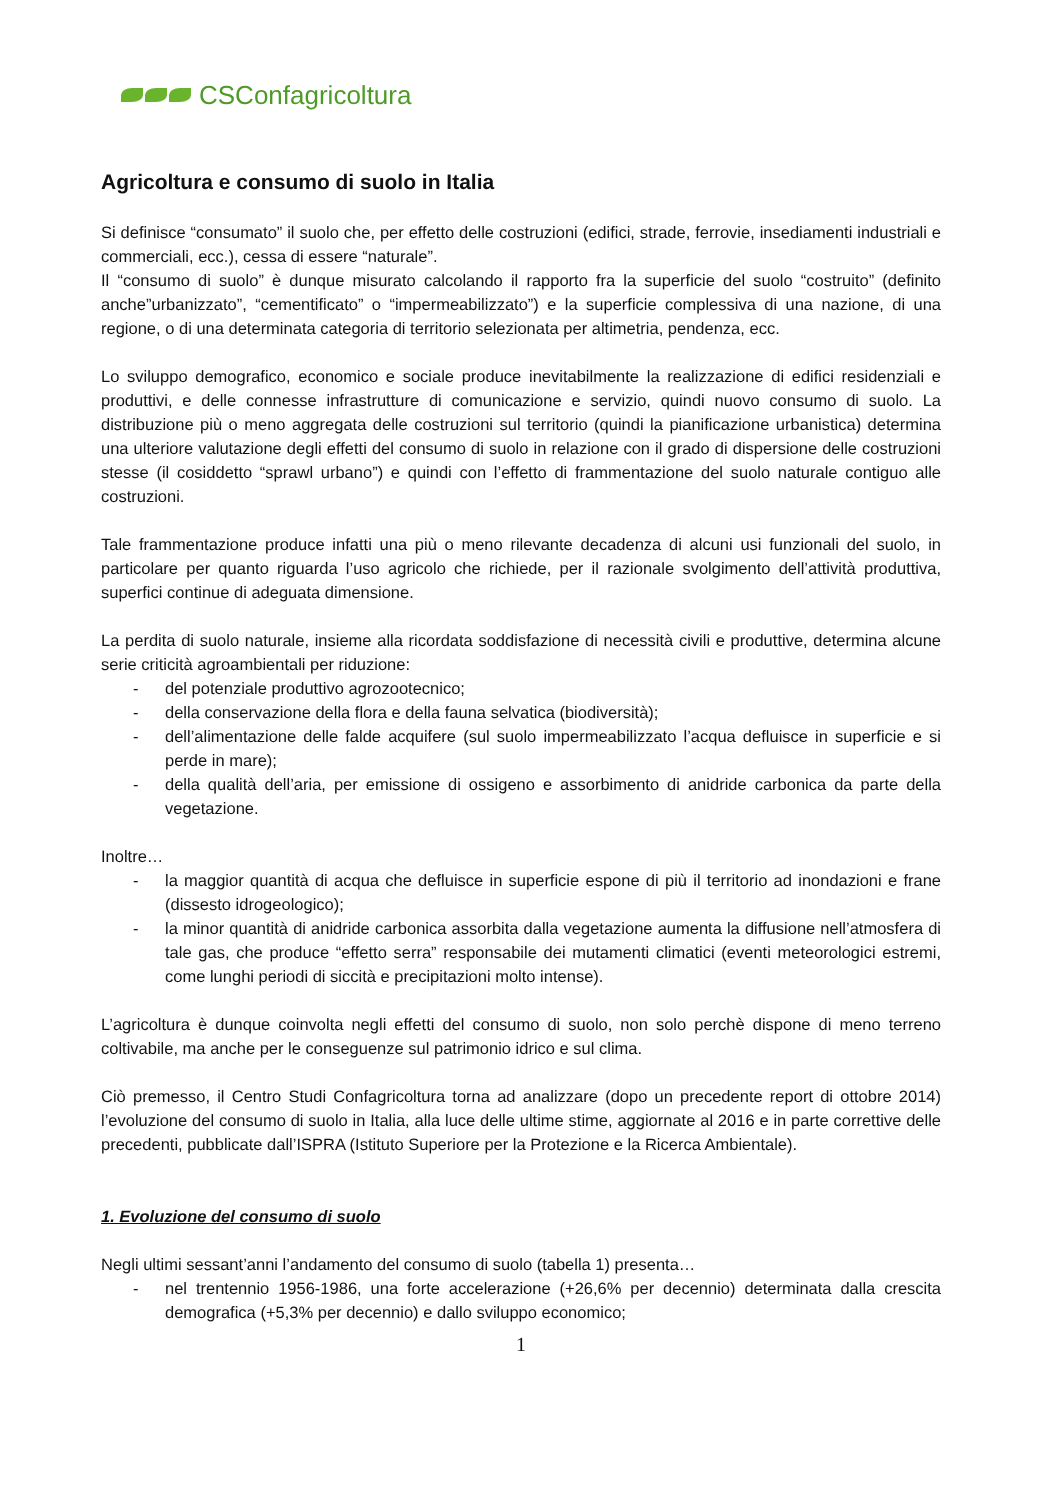CSConfagricoltura
Agricoltura e consumo di suolo in Italia
Si definisce “consumato” il suolo che, per effetto delle costruzioni (edifici, strade, ferrovie, insediamenti industriali e commerciali, ecc.), cessa di essere “naturale”.
Il “consumo di suolo” è dunque misurato calcolando il rapporto fra la superficie del suolo “costruito” (definito anche”urbanizzato”, “cementificato” o “impermeabilizzato”) e la superficie complessiva di una nazione, di una regione, o di una determinata categoria di territorio selezionata per altimetria, pendenza, ecc.
Lo sviluppo demografico, economico e sociale produce inevitabilmente la realizzazione di edifici residenziali e produttivi, e delle connesse infrastrutture di comunicazione e servizio, quindi nuovo consumo di suolo. La distribuzione più o meno aggregata delle costruzioni sul territorio (quindi la pianificazione urbanistica) determina una ulteriore valutazione degli effetti del consumo di suolo in relazione con il grado di dispersione delle costruzioni stesse (il cosiddetto “sprawl urbano”) e quindi con l’effetto di frammentazione del suolo naturale contiguo alle costruzioni.
Tale frammentazione produce infatti una più o meno rilevante decadenza di alcuni usi funzionali del suolo, in particolare per quanto riguarda l’uso agricolo che richiede, per il razionale svolgimento dell’attività produttiva, superfici continue di adeguata dimensione.
La perdita di suolo naturale, insieme alla ricordata soddisfazione di necessità civili e produttive, determina alcune serie criticità agroambientali per riduzione:
- del potenziale produttivo agrozootecnico;
- della conservazione della flora e della fauna selvatica (biodiversità);
- dell’alimentazione delle falde acquifere (sul suolo impermeabilizzato l’acqua defluisce in superficie e si perde in mare);
- della qualità dell’aria, per emissione di ossigeno e assorbimento di anidride carbonica da parte della vegetazione.
Inoltre…
- la maggior quantità di acqua che defluisce in superficie espone di più il territorio ad inondazioni e frane (dissesto idrogeologico);
- la minor quantità di anidride carbonica assorbita dalla vegetazione aumenta la diffusione nell’atmosfera di tale gas, che produce “effetto serra” responsabile dei mutamenti climatici (eventi meteorologici estremi, come lunghi periodi di siccità e precipitazioni molto intense).
L’agricoltura è dunque coinvolta negli effetti del consumo di suolo, non solo perchè dispone di meno terreno coltivabile, ma anche per le conseguenze sul patrimonio idrico e sul clima.
Ciò premesso, il Centro Studi Confagricoltura torna ad analizzare (dopo un precedente report di ottobre 2014) l’evoluzione del consumo di suolo in Italia, alla luce delle ultime stime, aggiornate al 2016 e in parte correttive delle precedenti, pubblicate dall’ISPRA (Istituto Superiore per la Protezione e la Ricerca Ambientale).
1. Evoluzione del consumo di suolo
Negli ultimi sessant’anni l’andamento del consumo di suolo (tabella 1) presenta…
- nel trentennio 1956-1986, una forte accelerazione (+26,6% per decennio) determinata dalla crescita demografica (+5,3% per decennio) e dallo sviluppo economico;
1